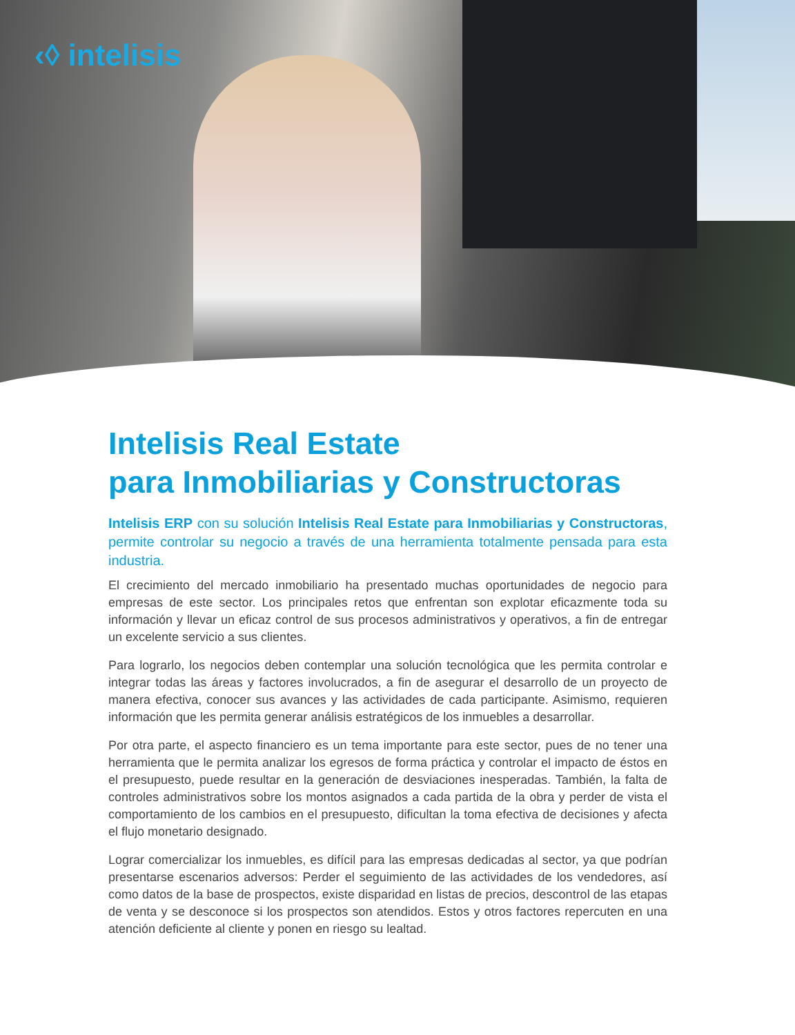‹◊ intelisis
Intelisis Real Estate
para Inmobiliarias y Constructoras
Intelisis ERP con su solución Intelisis Real Estate para Inmobiliarias y Constructoras, permite controlar su negocio a través de una herramienta totalmente pensada para esta industria.
El crecimiento del mercado inmobiliario ha presentado muchas oportunidades de negocio para empresas de este sector. Los principales retos que enfrentan son explotar eficazmente toda su información y llevar un eficaz control de sus procesos administrativos y operativos, a fin de entregar un excelente servicio a sus clientes.
Para lograrlo, los negocios deben contemplar una solución tecnológica que les permita controlar e integrar todas las áreas y factores involucrados, a fin de asegurar el desarrollo de un proyecto de manera efectiva, conocer sus avances y las actividades de cada participante. Asimismo, requieren información que les permita generar análisis estratégicos de los inmuebles a desarrollar.
Por otra parte, el aspecto financiero es un tema importante para este sector, pues de no tener una herramienta que le permita analizar los egresos de forma práctica y controlar el impacto de éstos en el presupuesto, puede resultar en la generación de desviaciones inesperadas. También, la falta de controles administrativos sobre los montos asignados a cada partida de la obra y perder de vista el comportamiento de los cambios en el presupuesto, dificultan la toma efectiva de decisiones y afecta el flujo monetario designado.
Lograr comercializar los inmuebles, es difícil para las empresas dedicadas al sector, ya que podrían presentarse escenarios adversos: Perder el seguimiento de las actividades de los vendedores, así como datos de la base de prospectos, existe disparidad en listas de precios, descontrol de las etapas de venta y se desconoce si los prospectos son atendidos. Estos y otros factores repercuten en una atención deficiente al cliente y ponen en riesgo su lealtad.